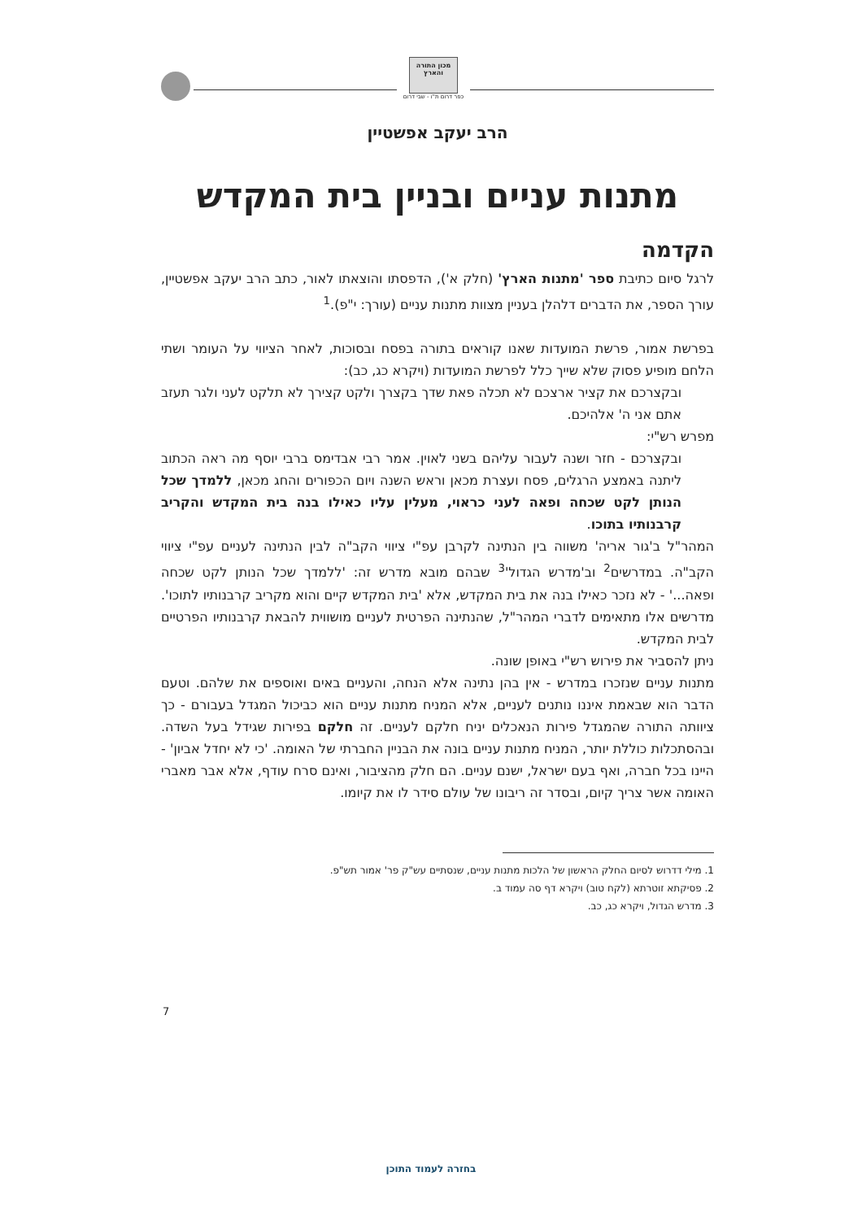מכון התורה והארץ
כפר דרום ת"ו - שבי דרום
הרב יעקב אפשטיין
מתנות עניים ובניין בית המקדש
הקדמה
לרגל סיום כתיבת ספר 'מתנות הארץ' (חלק א'), הדפסתו והוצאתו לאור, כתב הרב יעקב אפשטיין, עורך הספר, את הדברים דלהלן בעניין מצוות מתנות עניים (עורך: י"פ).<sup>1</sup>
בפרשת אמור, פרשת המועדות שאנו קוראים בתורה בפסח ובסוכות, לאחר הציווי על העומר ושתי הלחם מופיע פסוק שלא שייך כלל לפרשת המועדות (ויקרא כג, כב):
ובקצרכם את קציר ארצכם לא תכלה פאת שדך בקצרך ולקט קצירך לא תלקט לעני ולגר תעזב אתם אני ה' אלהיכם.
מפרש רש"י:
ובקצרכם - חזר ושנה לעבור עליהם בשני לאוין. אמר רבי אבדימס ברבי יוסף מה ראה הכתוב ליתנה באמצע הרגלים, פסח ועצרת מכאן וראש השנה ויום הכפורים והחג מכאן, ללמדך שכל הנותן לקט שכחה ופאה לעני כראוי, מעלין עליו כאילו בנה בית המקדש והקריב קרבנותיו בתוכו.
המהר"ל ב'גור אריה' משווה בין הנתינה לקרבן עפ"י ציווי הקב"ה לבין הנתינה לעניים עפ"י ציווי הקב"ה. במדרשים<sup>2</sup> וב'מדרש הגדול'<sup>3</sup> שבהם מובא מדרש זה: 'ללמדך שכל הנותן לקט שכחה ופאה...' - לא נזכר כאילו בנה את בית המקדש, אלא 'בית המקדש קיים והוא מקריב קרבנותיו לתוכו'. מדרשים אלו מתאימים לדברי המהר"ל, שהנתינה הפרטית לעניים מושווית להבאת קרבנותיו הפרטיים לבית המקדש.
ניתן להסביר את פירוש רש"י באופן שונה.
מתנות עניים שנזכרו במדרש - אין בהן נתינה אלא הנחה, והעניים באים ואוספים את שלהם. וטעם הדבר הוא שבאמת איננו נותנים לעניים, אלא המניח מתנות עניים הוא כביכול המגדל בעבורם - כך ציוותה התורה שהמגדל פירות הנאכלים יניח חלקם לעניים. זה חלקם בפירות שגידל בעל השדה. ובהסתכלות כוללת יותר, המניח מתנות עניים בונה את הבניין החברתי של האומה. 'כי לא יחדל אביון' - היינו בכל חברה, ואף בעם ישראל, ישנם עניים. הם חלק מהציבור, ואינם סרח עודף, אלא אבר מאברי האומה אשר צריך קיום, ובסדר זה ריבונו של עולם סידר לו את קיומו.
1. מילי דדרוש לסיום החלק הראשון של הלכות מתנות עניים, שנסתיים עש"ק פר' אמור תש"פ.
2. פסיקתא זוטרתא (לקח טוב) ויקרא דף סה עמוד ב.
3. מדרש הגדול, ויקרא כג, כב.
7
בחזרה לעמוד התוכן